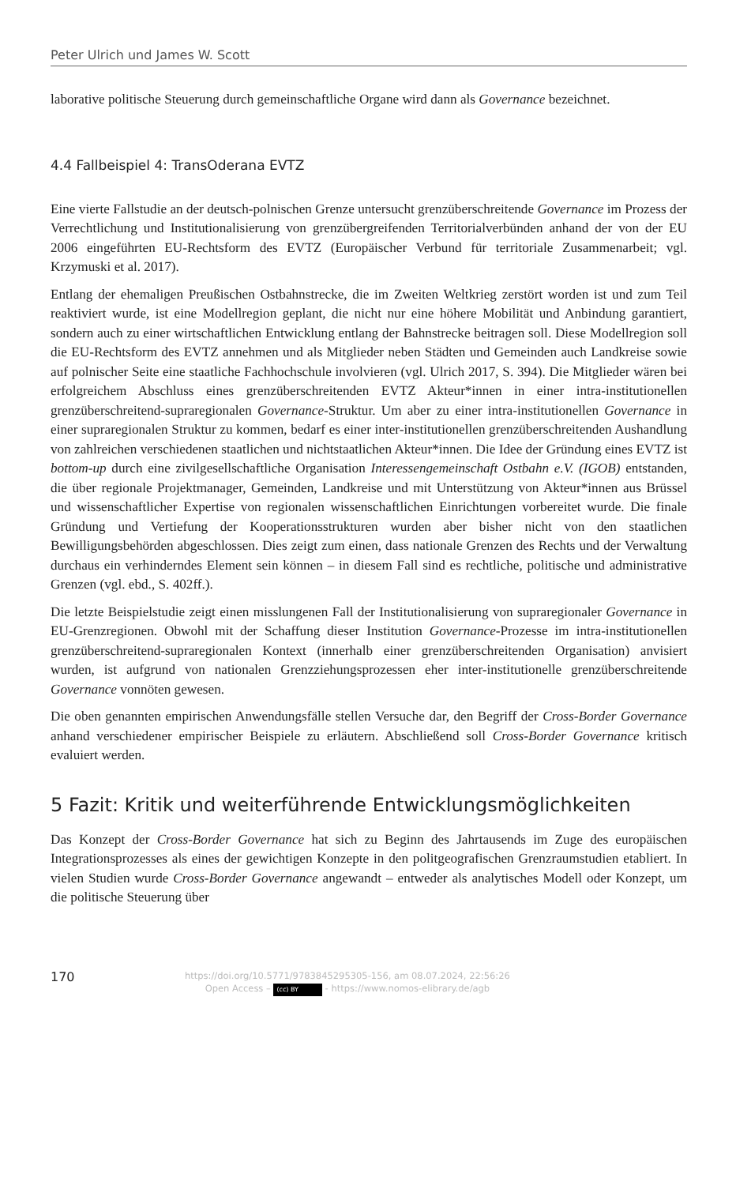Peter Ulrich und James W. Scott
laborative politische Steuerung durch gemeinschaftliche Organe wird dann als Governance bezeichnet.
4.4 Fallbeispiel 4: TransOderana EVTZ
Eine vierte Fallstudie an der deutsch-polnischen Grenze untersucht grenzüberschreitende Governance im Prozess der Verrechtlichung und Institutionalisierung von grenzübergreifenden Territorialverbünden anhand der von der EU 2006 eingeführten EU-Rechtsform des EVTZ (Europäischer Verbund für territoriale Zusammenarbeit; vgl. Krzymuski et al. 2017).
Entlang der ehemaligen Preußischen Ostbahnstrecke, die im Zweiten Weltkrieg zerstört worden ist und zum Teil reaktiviert wurde, ist eine Modellregion geplant, die nicht nur eine höhere Mobilität und Anbindung garantiert, sondern auch zu einer wirtschaftlichen Entwicklung entlang der Bahnstrecke beitragen soll. Diese Modellregion soll die EU-Rechtsform des EVTZ annehmen und als Mitglieder neben Städten und Gemeinden auch Landkreise sowie auf polnischer Seite eine staatliche Fachhochschule involvieren (vgl. Ulrich 2017, S. 394). Die Mitglieder wären bei erfolgreichem Abschluss eines grenzüberschreitenden EVTZ Akteur*innen in einer intra-institutionellen grenzüberschreitend-supraregionalen Governance-Struktur. Um aber zu einer intra-institutionellen Governance in einer supraregionalen Struktur zu kommen, bedarf es einer inter-institutionellen grenzüberschreitenden Aushandlung von zahlreichen verschiedenen staatlichen und nichtstaatlichen Akteur*innen. Die Idee der Gründung eines EVTZ ist bottom-up durch eine zivilgesellschaftliche Organisation Interessengemeinschaft Ostbahn e.V. (IGOB) entstanden, die über regionale Projektmanager, Gemeinden, Landkreise und mit Unterstützung von Akteur*innen aus Brüssel und wissenschaftlicher Expertise von regionalen wissenschaftlichen Einrichtungen vorbereitet wurde. Die finale Gründung und Vertiefung der Kooperationsstrukturen wurden aber bisher nicht von den staatlichen Bewilligungsbehörden abgeschlossen. Dies zeigt zum einen, dass nationale Grenzen des Rechts und der Verwaltung durchaus ein verhinderndes Element sein können – in diesem Fall sind es rechtliche, politische und administrative Grenzen (vgl. ebd., S. 402ff.).
Die letzte Beispielstudie zeigt einen misslungenen Fall der Institutionalisierung von supraregionaler Governance in EU-Grenzregionen. Obwohl mit der Schaffung dieser Institution Governance-Prozesse im intra-institutionellen grenzüberschreitend-supraregionalen Kontext (innerhalb einer grenzüberschreitenden Organisation) anvisiert wurden, ist aufgrund von nationalen Grenzziehungsprozessen eher inter-institutionelle grenzüberschreitende Governance vonnöten gewesen.
Die oben genannten empirischen Anwendungsfälle stellen Versuche dar, den Begriff der Cross-Border Governance anhand verschiedener empirischer Beispiele zu erläutern. Abschließend soll Cross-Border Governance kritisch evaluiert werden.
5 Fazit: Kritik und weiterführende Entwicklungsmöglichkeiten
Das Konzept der Cross-Border Governance hat sich zu Beginn des Jahrtausends im Zuge des europäischen Integrationsprozesses als eines der gewichtigen Konzepte in den politgeografischen Grenzraumstudien etabliert. In vielen Studien wurde Cross-Border Governance angewandt – entweder als analytisches Modell oder Konzept, um die politische Steuerung über
170
https://doi.org/10.5771/9783845295305-156, am 08.07.2024, 22:56:26
Open Access – (cc) BY - https://www.nomos-elibrary.de/agb